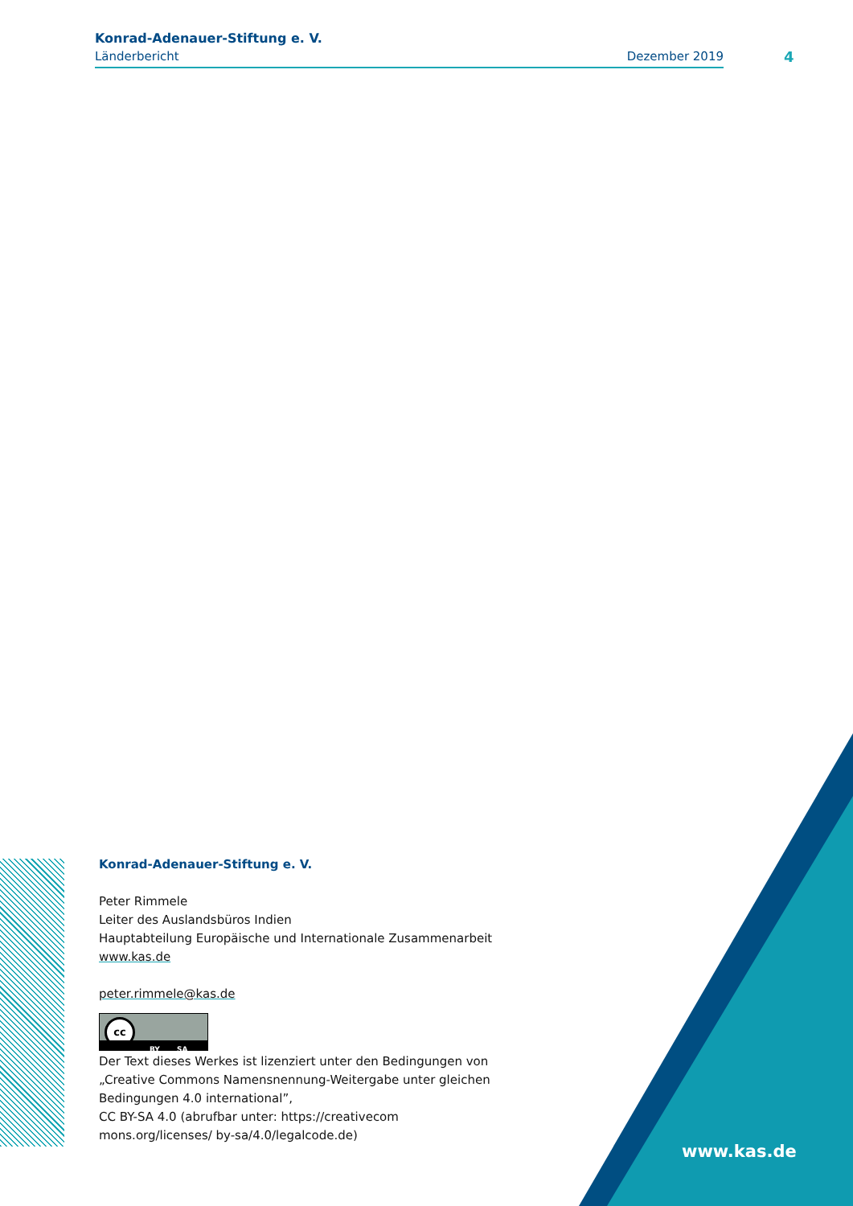Konrad-Adenauer-Stiftung e. V.
Länderbericht Dezember 2019
4
Konrad-Adenauer-Stiftung e. V.
Peter Rimmele
Leiter des Auslandsbüros Indien
Hauptabteilung Europäische und Internationale Zusammenarbeit
www.kas.de
peter.rimmele@kas.de
cc
BY SA
Der Text dieses Werkes ist lizenziert unter den Bedingungen von „Creative Commons Namensnennung-Weitergabe unter gleichen Bedingungen 4.0 international”,
CC BY-SA 4.0 (abrufbar unter: https://creativecom mons.org/licenses/ by-sa/4.0/legalcode.de)
www.kas.de